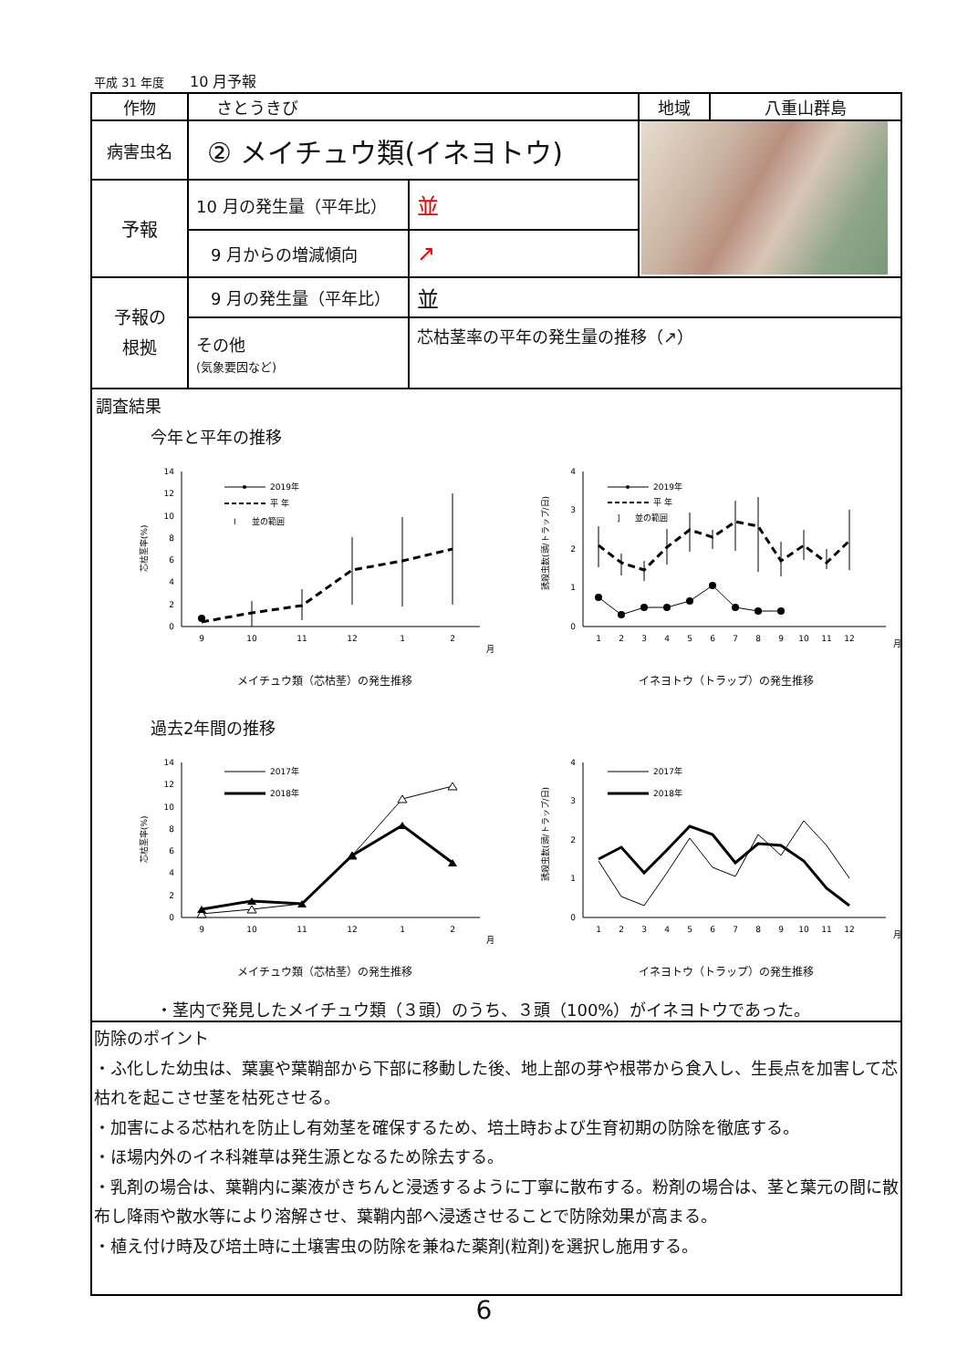平成 31 年度 10 月予報
| 作物 | さとうきび | | 地域 | 八重山群島 |
| 病害虫名 | ② メイチュウ類(イネヨトウ) | | | |
| 予報 | 10 月の発生量（平年比） | 並 | | |
| | 9 月からの増減傾向 | ↗ | | |
| 予報の 根拠 | 9 月の発生量（平年比） | 並 | | |
| | その他 (気象要因など) | 芯枯茎率の平年の発生量の推移（↗） | | |
| 調査結果 今年と平年の推移 芯枯茎率(%) 0 2 4 6 8 10 12 14 9 10 11 12 1 2 月 2019年 平 年 I 並の範囲 メイチュウ類（芯枯茎）の発生推移 誘殺虫数(頭/トラップ/日) 0 1 2 3 4 1 2 3 4 5 6 7 8 9 10 11 12 月 2019年 平 年 ] 並の範囲 イネヨトウ（トラップ）の発生推移 過去2年間の推移 芯枯茎率(%) 0 2 4 6 8 10 12 14 9 10 11 12 1 2 月 2017年 2018年 メイチュウ類（芯枯茎）の発生推移 誘殺虫数(頭/トラップ/日) 0 1 2 3 4 1 2 3 4 5 6 7 8 9 10 11 12 月 2017年 2018年 イネヨトウ（トラップ）の発生推移 ・茎内で発見したメイチュウ類（３頭）のうち、３頭（100%）がイネヨトウであった。 | | | | |
| 防除のポイント ・ふ化した幼虫は、葉裏や葉鞘部から下部に移動した後、地上部の芽や根帯から食入し、生長点を加害して芯枯れを起こさせ茎を枯死させる。 ・加害による芯枯れを防止し有効茎を確保するため、培土時および生育初期の防除を徹底する。 ・ほ場内外のイネ科雑草は発生源となるため除去する。 ・乳剤の場合は、葉鞘内に薬液がきちんと浸透するように丁寧に散布する。粉剤の場合は、茎と葉元の間に散布し降雨や散水等により溶解させ、葉鞘内部へ浸透させることで防除効果が高まる。 ・植え付け時及び培土時に土壌害虫の防除を兼ねた薬剤(粒剤)を選択し施用する。 | | | | |
6